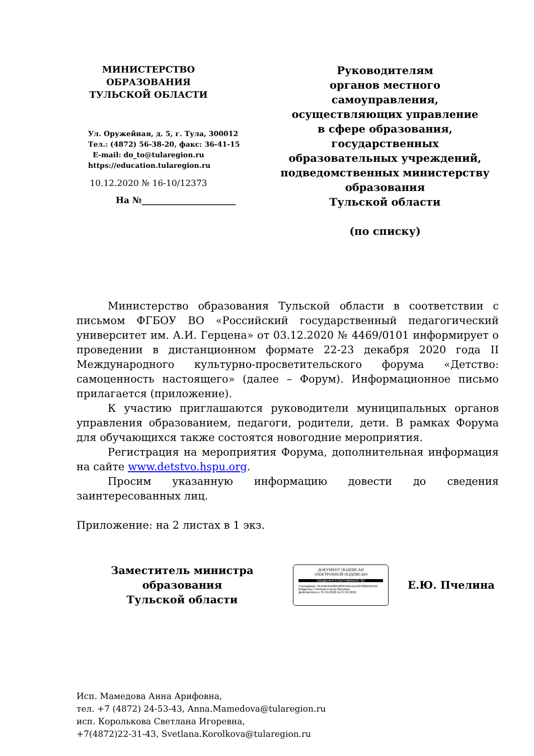МИНИСТЕРСТВО
ОБРАЗОВАНИЯ
ТУЛЬСКОЙ ОБЛАСТИ
Ул. Оружейная, д. 5, г. Тула, 300012
Тел.: (4872) 56-38-20, факс: 36-41-15
E-mail: do_to@tularegion.ru
https://education.tularegion.ru
10.12.2020 № 16-10/12373
На №______________________
Руководителям
органов местного самоуправления, осуществляющих управление
в сфере образования, государственных образовательных учреждений, подведомственных министерству образования
Тульской области
(по списку)
Министерство образования Тульской области в соответствии с письмом ФГБОУ ВО «Российский государственный педагогический университет им. А.И. Герцена» от 03.12.2020 № 4469/0101 информирует о проведении в дистанционном формате 22-23 декабря 2020 года II Международного культурно-просветительского форума «Детство: самоценность настоящего» (далее – Форум). Информационное письмо прилагается (приложение).
К участию приглашаются руководители муниципальных органов управления образованием, педагоги, родители, дети. В рамках Форума для обучающихся также состоятся новогодние мероприятия.
Регистрация на мероприятия Форума, дополнительная информация на сайте www.detstvo.hspu.org.
Просим указанную информацию довести до сведения заинтересованных лиц.
Приложение: на 2 листах в 1 экз.
Заместитель министра образования
Тульской области
ДОКУМЕНТ ПОДПИСАН
ЭЛЕКТРОННОЙ ПОДПИСЬЮ
СВЕДЕНИЯ О СЕРТИФИКАТЕ ЭП
Сертификат: 0141BF6A290C005E99EA11A9783B591FA0
Владелец: Пчелина Елена Юрьевна
Действителен с 07.04.2020 по 07.04.2021
Е.Ю. Пчелина
Исп. Мамедова Анна Арифовна,
тел. +7 (4872) 24-53-43, Anna.Mamedova@tularegion.ru
исп. Королькова Светлана Игоревна,
+7(4872)22-31-43, Svetlana.Korolkova@tularegion.ru